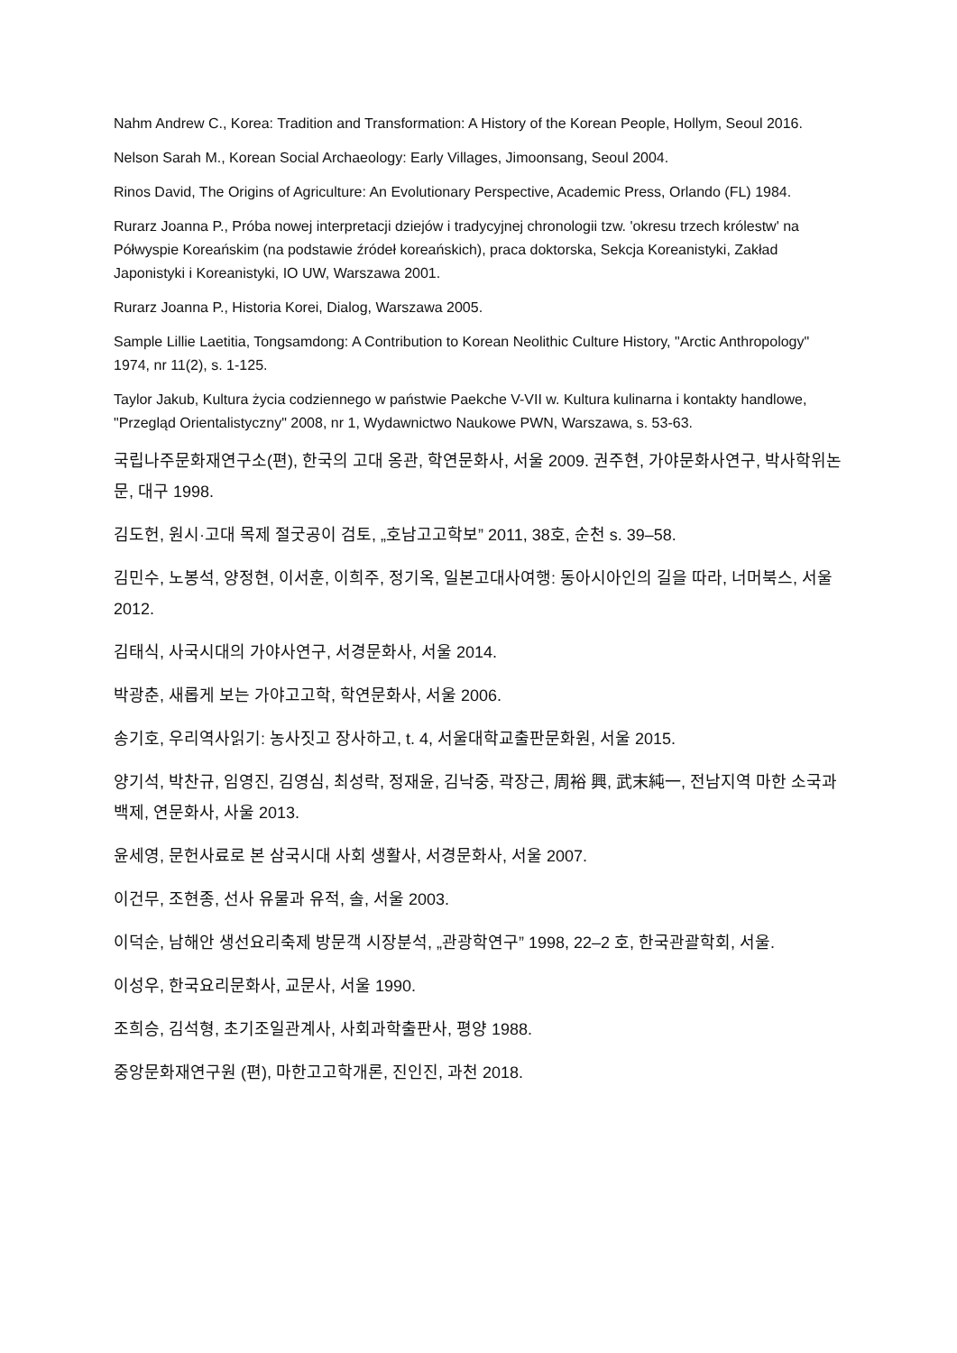Nahm Andrew C., Korea: Tradition and Transformation: A History of the Korean People, Hollym, Seoul 2016.
Nelson Sarah M., Korean Social Archaeology: Early Villages, Jimoonsang, Seoul 2004.
Rinos David, The Origins of Agriculture: An Evolutionary Perspective, Academic Press, Orlando (FL) 1984.
Rurarz Joanna P., Próba nowej interpretacji dziejów i tradycyjnej chronologii tzw. 'okresu trzech królestw' na Półwyspie Koreańskim (na podstawie źródeł koreańskich), praca doktorska, Sekcja Koreanistyki, Zakład Japonistyki i Koreanistyki, IO UW, Warszawa 2001.
Rurarz Joanna P., Historia Korei, Dialog, Warszawa 2005.
Sample Lillie Laetitia, Tongsamdong: A Contribution to Korean Neolithic Culture History, "Arctic Anthropology" 1974, nr 11(2), s. 1-125.
Taylor Jakub, Kultura życia codziennego w państwie Paekche V-VII w. Kultura kulinarna i kontakty handlowe, "Przegląd Orientalistyczny" 2008, nr 1, Wydawnictwo Naukowe PWN, Warszawa, s. 53-63.
국립나주문화재연구소(편), 한국의 고대 옹관, 학연문화사, 서울 2009. 권주현, 가야문화사연구, 박사학위논문, 대구 1998.
김도헌, 원시·고대 목제 절굿공이 검토, „호남고고학보” 2011, 38호, 순천 s. 39–58.
김민수, 노봉석, 양정현, 이서훈, 이희주, 정기옥, 일본고대사여행: 동아시아인의 길을 따라, 너머북스, 서울 2012.
김태식, 사국시대의 가야사연구, 서경문화사, 서울 2014.
박광춘, 새롭게 보는 가야고고학, 학연문화사, 서울 2006.
송기호, 우리역사읽기: 농사짓고 장사하고, t. 4, 서울대학교출판문화원, 서울 2015.
양기석, 박찬규, 임영진, 김영심, 최성락, 정재윤, 김낙중, 곽장근, 周裕 興, 武末純一, 전남지역 마한 소국과 백제, 연문화사, 사울 2013.
윤세영, 문헌사료로 본 삼국시대 사회 생활사, 서경문화사, 서울 2007.
이건무, 조현종, 선사 유물과 유적, 솔, 서울 2003.
이덕순, 남해안 생선요리축제 방문객 시장분석, „관광학연구” 1998, 22–2 호, 한국관괄학회, 서울.
이성우, 한국요리문화사, 교문사, 서울 1990.
조희승, 김석형, 초기조일관계사, 사회과학출판사, 평양 1988.
중앙문화재연구원 (편), 마한고고학개론, 진인진, 과천 2018.